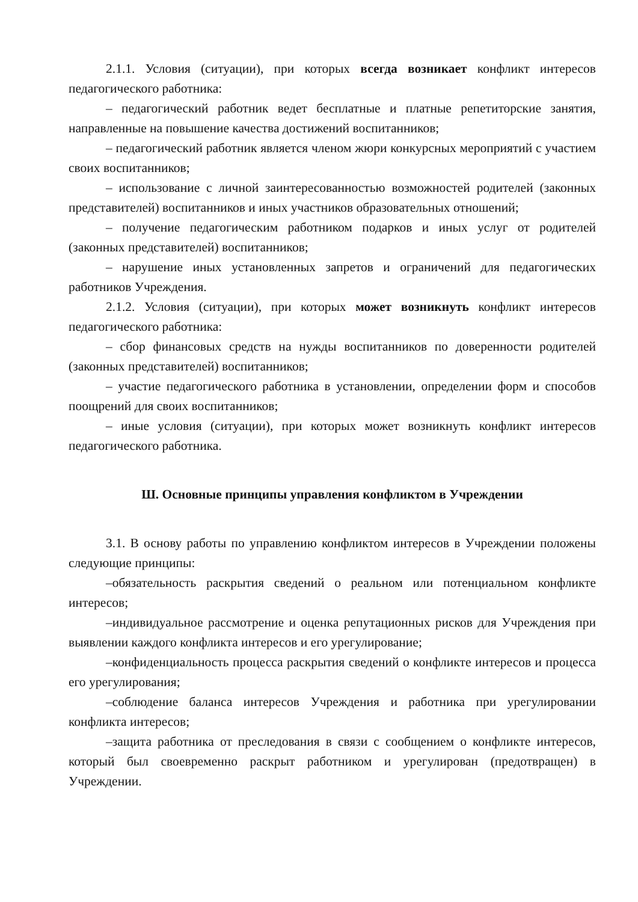2.1.1. Условия (ситуации), при которых всегда возникает конфликт интересов педагогического работника:
– педагогический работник ведет бесплатные и платные репетиторские занятия, направленные на повышение качества достижений воспитанников;
– педагогический работник является членом жюри конкурсных мероприятий с участием своих воспитанников;
– использование с личной заинтересованностью возможностей родителей (законных представителей) воспитанников и иных участников образовательных отношений;
– получение педагогическим работником подарков и иных услуг от родителей (законных представителей) воспитанников;
– нарушение иных установленных запретов и ограничений для педагогических работников Учреждения.
2.1.2. Условия (ситуации), при которых может возникнуть конфликт интересов педагогического работника:
– сбор финансовых средств на нужды воспитанников по доверенности родителей (законных представителей) воспитанников;
– участие педагогического работника в установлении, определении форм и способов поощрений для своих воспитанников;
– иные условия (ситуации), при которых может возникнуть конфликт интересов педагогического работника.
Ш. Основные принципы управления конфликтом в Учреждении
3.1. В основу работы по управлению конфликтом интересов в Учреждении положены следующие принципы:
–обязательность раскрытия сведений о реальном или потенциальном конфликте интересов;
–индивидуальное рассмотрение и оценка репутационных рисков для Учреждения при выявлении каждого конфликта интересов и его урегулирование;
–конфиденциальность процесса раскрытия сведений о конфликте интересов и процесса его урегулирования;
–соблюдение баланса интересов Учреждения и работника при урегулировании конфликта интересов;
–защита работника от преследования в связи с сообщением о конфликте интересов, который был своевременно раскрыт работником и урегулирован (предотвращен) в Учреждении.